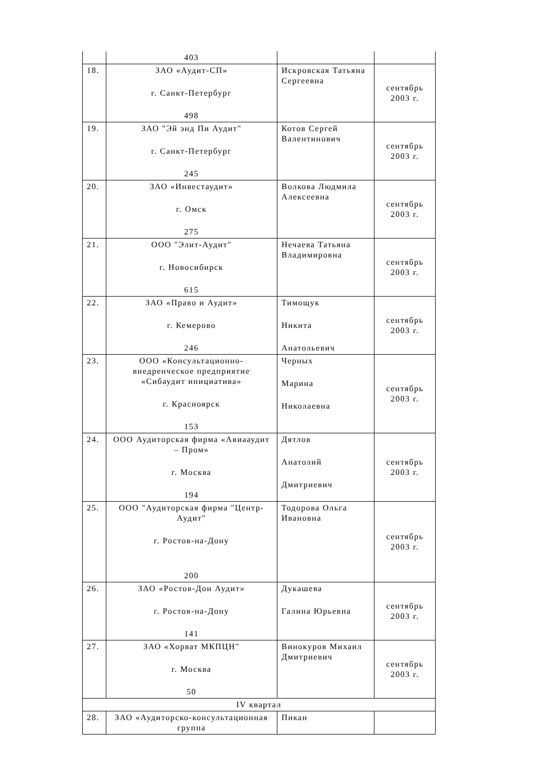| | 403 | | |
| 18. | ЗАО «Аудит-СП» г. Санкт-Петербург 498 | Искровская Татьяна Сергеевна | сентябрь 2003 г. |
| 19. | ЗАО "Эй энд Пи Аудит" г. Санкт-Петербург 245 | Котов Сергей Валентинович | сентябрь 2003 г. |
| 20. | ЗАО «Инвестаудит» г. Омск 275 | Волкова Людмила Алексеевна | сентябрь 2003 г. |
| 21. | ООО "Элит-Аудит" г. Новосибирск 615 | Нечаева Татьяна Владимировна | сентябрь 2003 г. |
| 22. | ЗАО «Право и Аудит» г. Кемерово 246 | Тимощук Никита Анатольевич | сентябрь 2003 г. |
| 23. | ООО «Консультационно-внедренческое предприятие «Сибаудит инициатива» г. Красноярск 153 | Черных Марина Николаевна | сентябрь 2003 г. |
| 24. | ООО Аудиторская фирма «Авиааудит – Пром» г. Москва 194 | Дятлов Анатолий Дмитриевич | сентябрь 2003 г. |
| 25. | ООО "Аудиторская фирма "Центр-Аудит" г. Ростов-на-Дону 200 | Тодорова Ольга Ивановна | сентябрь 2003 г. |
| 26. | ЗАО «Ростов-Дон Аудит» г. Ростов-на-Дону 141 | Дукашева Галина Юрьевна | сентябрь 2003 г. |
| 27. | ЗАО «Хорват МКПЦН" г. Москва 50 | Винокуров Михаил Дмитриевич | сентябрь 2003 г. |
| IV квартал | | | |
| 28. | ЗАО «Аудиторско-консультационная группа | Пикан | |